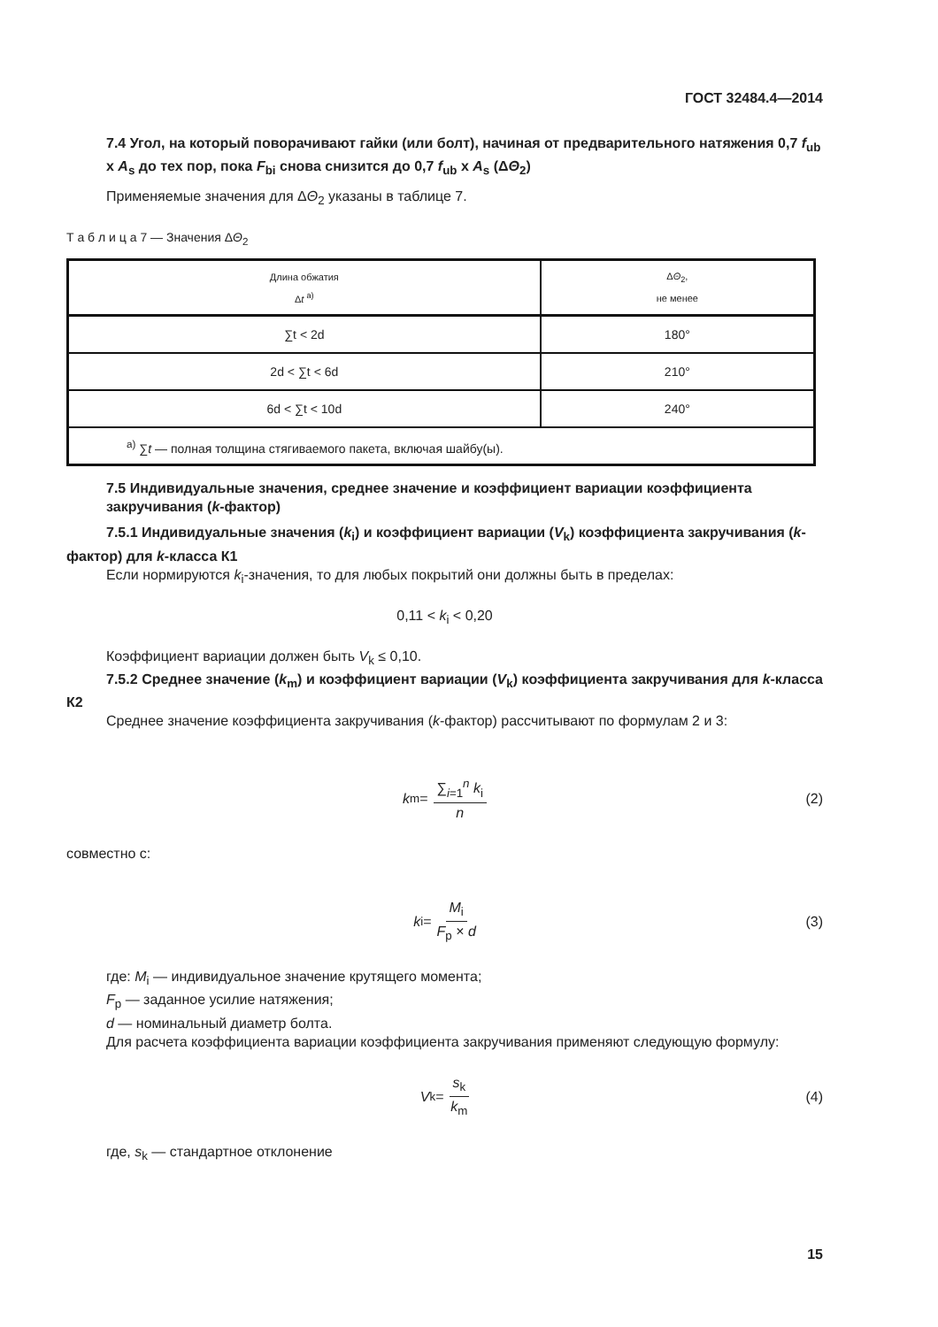ГОСТ 32484.4—2014
7.4 Угол, на который поворачивают гайки (или болт), начиная от предварительного натяжения 0,7 f<sub>ub</sub> x A<sub>s</sub> до тех пор, пока F<sub>bi</sub> снова снизится до 0,7 f<sub>ub</sub> x A<sub>s</sub> (ΔΘ<sub>2</sub>)
Применяемые значения для ΔΘ<sub>2</sub> указаны в таблице 7.
Т а б л и ц а 7 — Значения ΔΘ<sub>2</sub>
| Длина обжатия Δ t <sup>a)</sup> | Δ Θ<sub>2</sub>, не менее |
| --- | --- |
| ∑t < 2d | 180° |
| 2d < ∑t < 6d | 210° |
| 6d < ∑t < 10d | 240° |
| <sup>a)</sup> ∑ t — полная толщина стягиваемого пакета, включая шайбу(ы). | |
7.5 Индивидуальные значения, среднее значение и коэффициент вариации коэффициента закручивания (k-фактор)
7.5.1 Индивидуальные значения (k<sub>i</sub>) и коэффициент вариации (V<sub>k</sub>) коэффициента закручивания (k-фактор) для k-класса К1
Если нормируются k<sub>i</sub>-значения, то для любых покрытий они должны быть в пределах:
0,11 < k<sub>i</sub> < 0,20
Коэффициент вариации должен быть V<sub>k</sub> ≤ 0,10.
7.5.2 Среднее значение (k<sub>m</sub>) и коэффициент вариации (V<sub>k</sub>) коэффициента закручивания для k-класса К2
Среднее значение коэффициента закручивания (k-фактор) рассчитывают по формулам 2 и 3:
k<sub>m</sub> = ∑<sub>i=1</sub><sup>n</sup> k<sub>i</sub> n (2)
совместно с:
k<sub>i</sub> = M<sub>i</sub> F<sub>p</sub> × d (3)
где: M<sub>i</sub> — индивидуальное значение крутящего момента;
F<sub>p</sub> — заданное усилие натяжения;
d — номинальный диаметр болта.
Для расчета коэффициента вариации коэффициента закручивания применяют следующую формулу:
V<sub>k</sub> = s<sub>k</sub> k<sub>m</sub> (4)
где, s<sub>k</sub> — стандартное отклонение
15